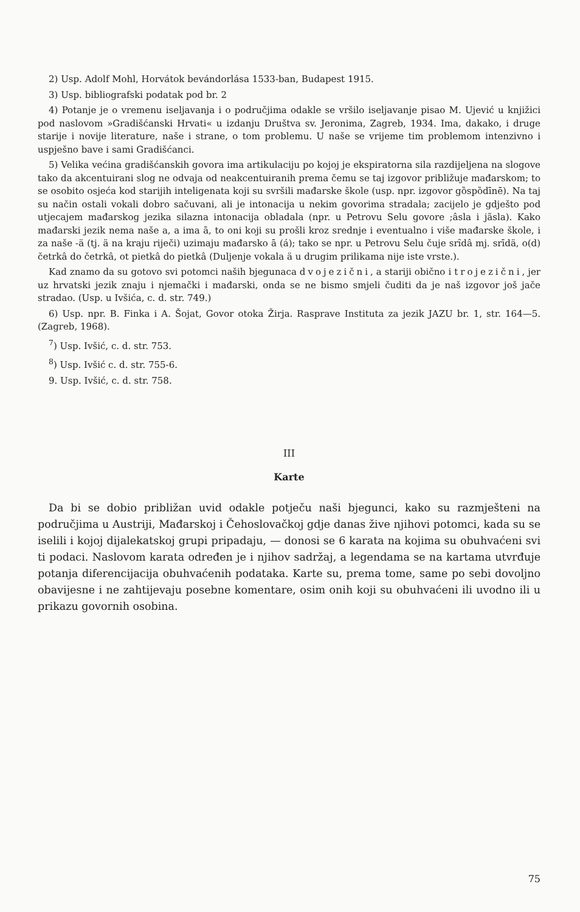2) Usp. Adolf Mohl, Horvátok bevándorlása 1533-ban, Budapest 1915.
3) Usp. bibliografski podatak pod br. 2
4) Potanje je o vremenu iseljavanja i o područjima odakle se vršilo iseljavanje pisao M. Ujević u knjižici pod naslovom »Gradišćanski Hrvati« u izdanju Društva sv. Jeronima, Zagreb, 1934. Ima, dakako, i druge starije i novije literature, naše i strane, o tom problemu. U naše se vrijeme tim problemom intenzivno i uspješno bave i sami Gradišćanci.
5) Velika većina gradišćanskih govora ima artikulaciju po kojoj je ekspiratorna sila razdijeljena na slogove tako da akcentuirani slog ne odvaja od neakcentuiranih prema čemu se taj izgovor približuje mađarskom; to se osobito osjeća kod starijih inteligenata koji su svršili mađarske škole (usp. npr. izgovor gȍspȍdīnē). Na taj su način ostali vokali dobro sačuvani, ali je intonacija u nekim govorima stradala; zacijelo je gdješto pod utjecajem mađarskog jezika silazna intonacija obladala (npr. u Petrovu Selu govore ;âsla i jãsla). Kako mađarski jezik nema naše a, a ima ā, to oni koji su prošli kroz srednje i eventualno i više mađarske škole, i za naše -ä (tj. ä na kraju riječi) uzimaju mađarsko ā (á); tako se npr. u Petrovu Selu čuje srȋdâ mj. srīdä, o(d) četrkâ do četrkâ, ot pietkâ do pietkâ (Duljenje vokala ä u drugim prilikama nije iste vrste.).
Kad znamo da su gotovo svi potomci naših bjegunaca dvojezični, a stariji obično i trojezični, jer uz hrvatski jezik znaju i njemački i mađarski, onda se ne bismo smjeli čuditi da je naš izgovor još jače stradao. (Usp. u Ivšića, c. d. str. 749.)
6) Usp. npr. B. Finka i A. Šojat, Govor otoka Žirja. Rasprave Instituta za jezik JAZU br. 1, str. 164—5. (Zagreb, 1968).
<sup>7</sup>) Usp. Ivšić, c. d. str. 753.
<sup>8</sup>) Usp. Ivšić c. d. str. 755-6.
9. Usp. Ivšić, c. d. str. 758.
III
Karte
Da bi se dobio približan uvid odakle potječu naši bjegunci, kako su razmješteni na područjima u Austriji, Mađarskoj i Čehoslovačkoj gdje danas žive njihovi potomci, kada su se iselili i kojoj dijalekatskoj grupi pripadaju, — donosi se 6 karata na kojima su obuhvaćeni svi ti podaci. Naslovom karata određen je i njihov sadržaj, a legendama se na kartama utvrđuje potanja diferencijacija obuhvaćenih podataka. Karte su, prema tome, same po sebi dovoljno obavijesne i ne zahtijevaju posebne komentare, osim onih koji su obuhvaćeni ili uvodno ili u prikazu govornih osobina.
75